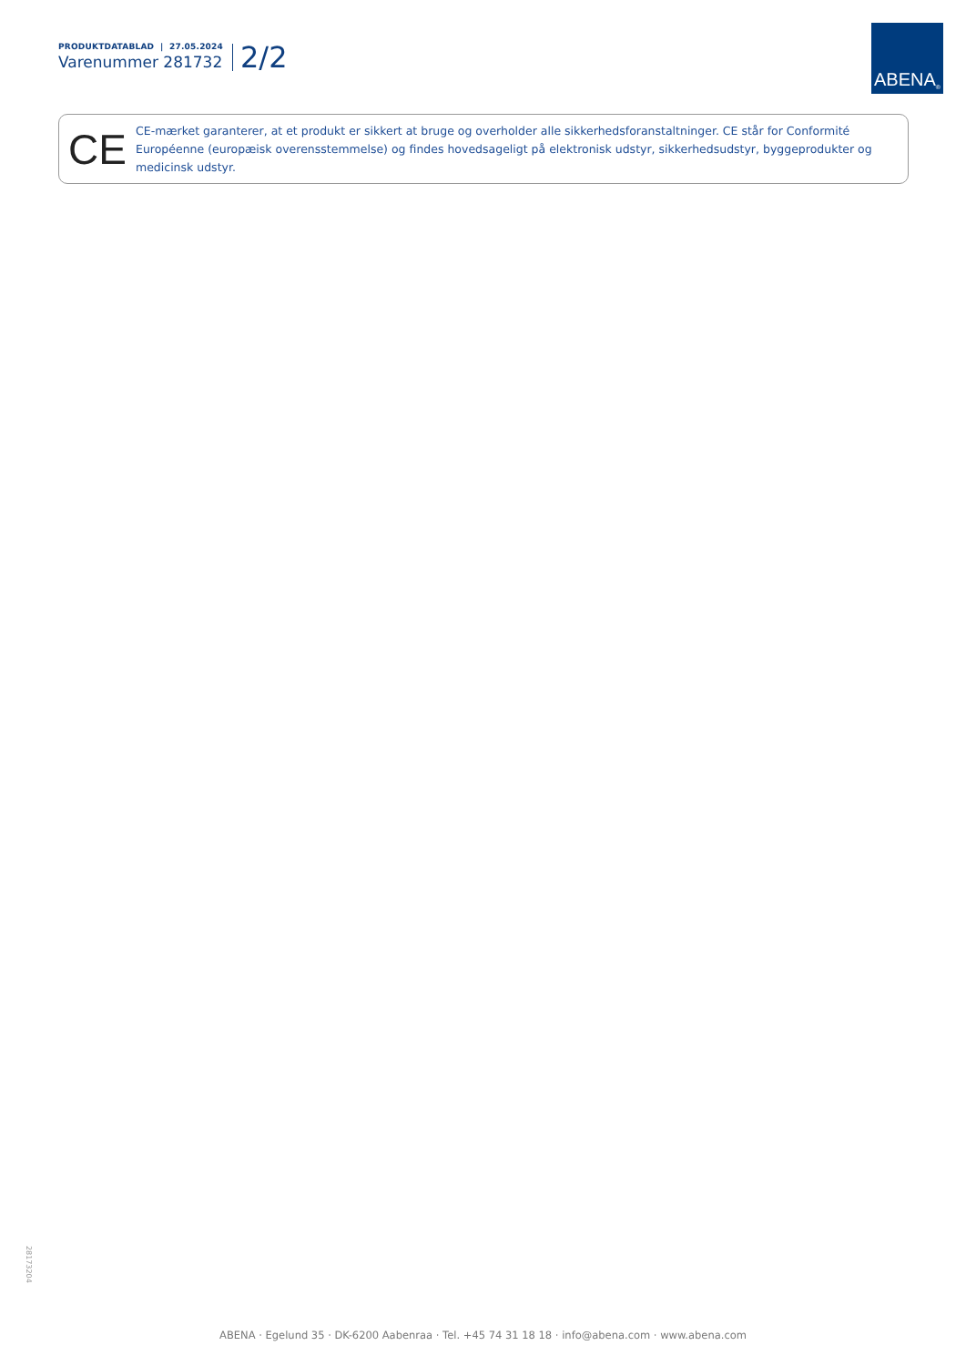PRODUKTDATABLAD | 27.05.2024
Varenummer 281732
2/2
ABENA<sup>®</sup>
CE
CE-mærket garanterer, at et produkt er sikkert at bruge og overholder alle sikkerhedsforanstaltninger. CE står for Conformité Européenne (europæisk overensstemmelse) og findes hovedsageligt på elektronisk udstyr, sikkerhedsudstyr, byggeprodukter og medicinsk udstyr.
28173204
ABENA · Egelund 35 · DK-6200 Aabenraa · Tel. +45 74 31 18 18 · info@abena.com · www.abena.com